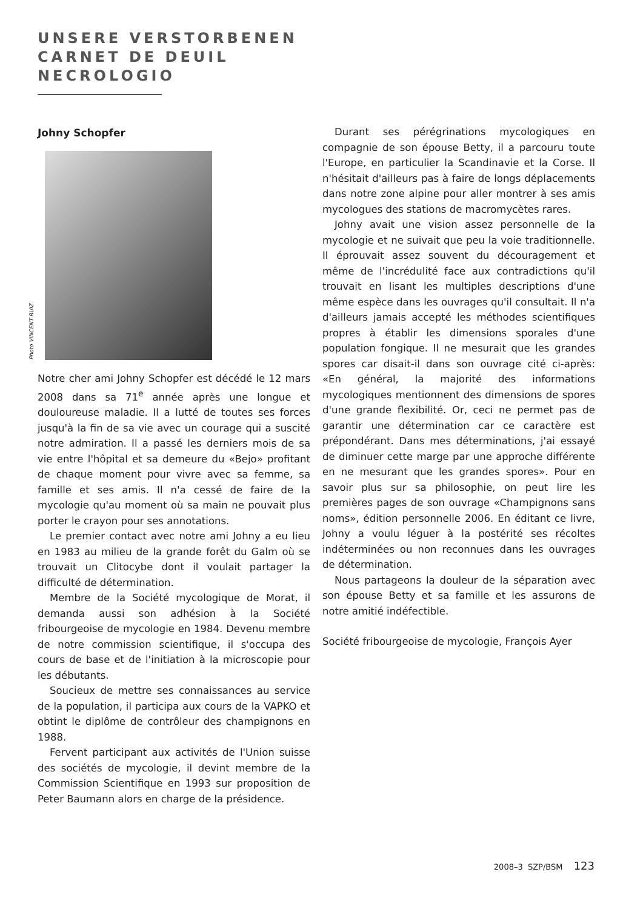UNSERE VERSTORBENEN
CARNET DE DEUIL
NECROLOGIO
Johny Schopfer
Photo VINCENT RUIZ
Notre cher ami Johny Schopfer est décédé le 12 mars 2008 dans sa 71<sup>e</sup> année après une longue et douloureuse maladie. Il a lutté de toutes ses forces jusqu'à la fin de sa vie avec un courage qui a suscité notre admiration. Il a passé les derniers mois de sa vie entre l'hôpital et sa demeure du «Bejo» profitant de chaque moment pour vivre avec sa femme, sa famille et ses amis. Il n'a cessé de faire de la mycologie qu'au moment où sa main ne pouvait plus porter le crayon pour ses annotations.
Le premier contact avec notre ami Johny a eu lieu en 1983 au milieu de la grande forêt du Galm où se trouvait un Clitocybe dont il voulait partager la difficulté de détermination.
Membre de la Société mycologique de Morat, il demanda aussi son adhésion à la Société fribourgeoise de mycologie en 1984. Devenu membre de notre commission scientifique, il s'occupa des cours de base et de l'initiation à la microscopie pour les débutants.
Soucieux de mettre ses connaissances au service de la population, il participa aux cours de la VAPKO et obtint le diplôme de contrôleur des champignons en 1988.
Fervent participant aux activités de l'Union suisse des sociétés de mycologie, il devint membre de la Commission Scientifique en 1993 sur proposition de Peter Baumann alors en charge de la présidence.
Durant ses pérégrinations mycologiques en compagnie de son épouse Betty, il a parcouru toute l'Europe, en particulier la Scandinavie et la Corse. Il n'hésitait d'ailleurs pas à faire de longs déplacements dans notre zone alpine pour aller montrer à ses amis mycologues des stations de macromycètes rares.
Johny avait une vision assez personnelle de la mycologie et ne suivait que peu la voie traditionnelle. Il éprouvait assez souvent du découragement et même de l'incrédulité face aux contradictions qu'il trouvait en lisant les multiples descriptions d'une même espèce dans les ouvrages qu'il consultait. Il n'a d'ailleurs jamais accepté les méthodes scientifiques propres à établir les dimensions sporales d'une population fongique. Il ne mesurait que les grandes spores car disait-il dans son ouvrage cité ci-après: «En général, la majorité des informations mycologiques mentionnent des dimensions de spores d'une grande flexibilité. Or, ceci ne permet pas de garantir une détermination car ce caractère est prépondérant. Dans mes déterminations, j'ai essayé de diminuer cette marge par une approche différente en ne mesurant que les grandes spores». Pour en savoir plus sur sa philosophie, on peut lire les premières pages de son ouvrage «Champignons sans noms», édition personnelle 2006. En éditant ce livre, Johny a voulu léguer à la postérité ses récoltes indéterminées ou non reconnues dans les ouvrages de détermination.
Nous partageons la douleur de la séparation avec son épouse Betty et sa famille et les assurons de notre amitié indéfectible.
Société fribourgeoise de mycologie, François Ayer
2008–3 SZP/BSM 123